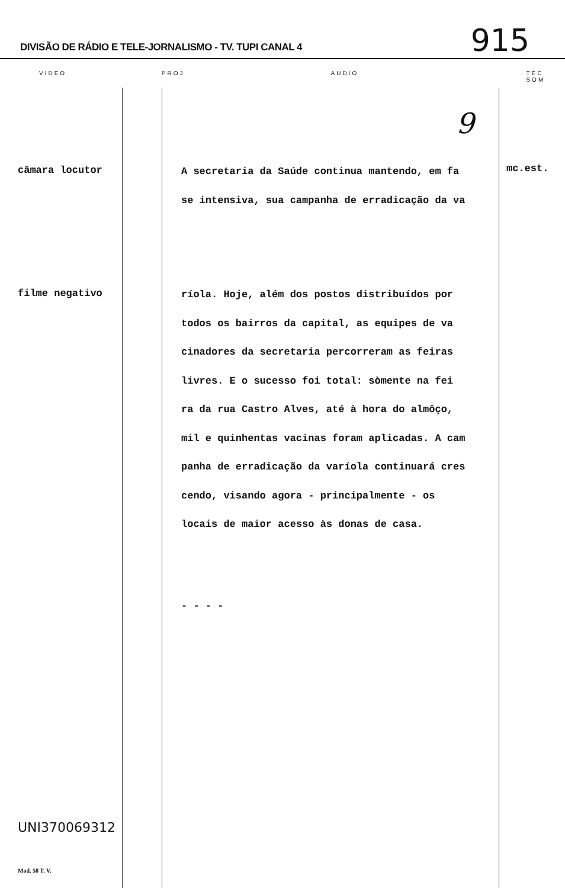DIVISÃO DE RÁDIO E TELE-JORNALISMO - TV. TUPI CANAL 4
915
VIDEO PROJ AUDIO TÉC SOM
9
câmara locutor
A secretaria da Saúde continua mantendo, em fa
se intensiva, sua campanha de erradicação da va
mc.est.
filme negativo
ríola. Hoje, além dos postos distribuídos por
todos os bairros da capital, as equipes de va
cinadores da secretaria percorreram as feiras
livres. E o sucesso foi total: sòmente na fei
ra da rua Castro Alves, até à hora do almôço,
mil e quinhentas vacinas foram aplicadas. A cam
panha de erradicação da varíola continuará cres
cendo, visando agora - principalmente - os
locais de maior acesso às donas de casa.
- - - -
UNI370069312
Mod. 50 T. V.